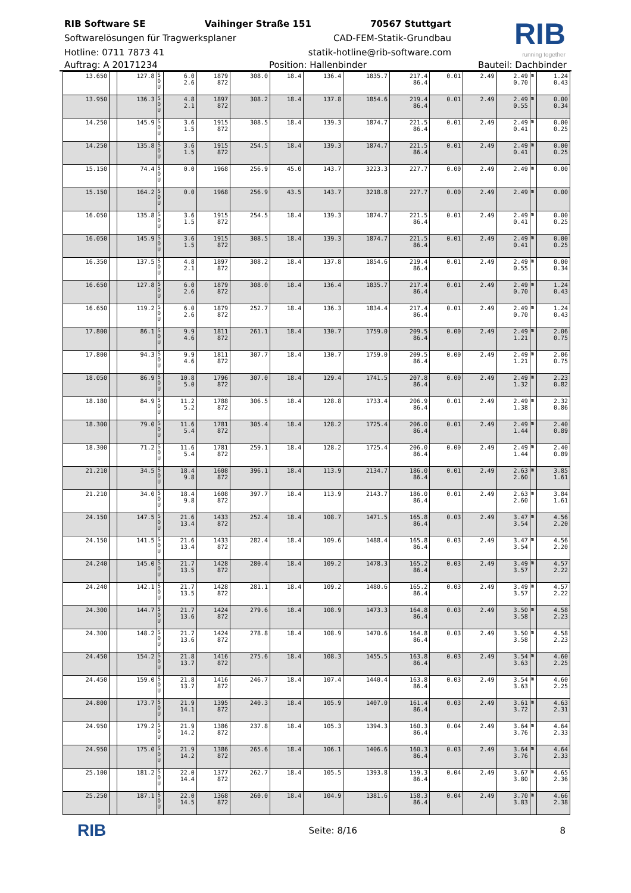RIB Software SE Vaihinger Straße 151 70567 Stuttgart
Softwarelösungen für Tragwerksplaner CAD-FEM-Statik-Grundbau
Hotline: 0711 7873 41 statik-hotline@rib-software.com
RIB
running together
Auftrag: A 20171234 Position: Hallenbinder Bauteil: Dachbinder
| 13.650 | | 127.8 | S O U | 6.0 2.6 | 1879 872 | 308.0 | 18.4 | 136.4 | 1835.7 | 217.4 86.4 | 0.01 | 2.49 | 2.49 0.70 | m | 1.24 0.43 |
| 13.950 | | 136.3 | S O U | 4.8 2.1 | 1897 872 | 308.2 | 18.4 | 137.8 | 1854.6 | 219.4 86.4 | 0.01 | 2.49 | 2.49 0.55 | m | 0.00 0.34 |
| 14.250 | | 145.9 | S O U | 3.6 1.5 | 1915 872 | 308.5 | 18.4 | 139.3 | 1874.7 | 221.5 86.4 | 0.01 | 2.49 | 2.49 0.41 | m | 0.00 0.25 |
| 14.250 | | 135.8 | S O U | 3.6 1.5 | 1915 872 | 254.5 | 18.4 | 139.3 | 1874.7 | 221.5 86.4 | 0.01 | 2.49 | 2.49 0.41 | m | 0.00 0.25 |
| 15.150 | | 74.4 | S O U | 0.0 | 1968 | 256.9 | 45.0 | 143.7 | 3223.3 | 227.7 | 0.00 | 2.49 | 2.49 | m | 0.00 |
| 15.150 | | 164.2 | S O U | 0.0 | 1968 | 256.9 | 43.5 | 143.7 | 3218.8 | 227.7 | 0.00 | 2.49 | 2.49 | m | 0.00 |
| 16.050 | | 135.8 | S O U | 3.6 1.5 | 1915 872 | 254.5 | 18.4 | 139.3 | 1874.7 | 221.5 86.4 | 0.01 | 2.49 | 2.49 0.41 | m | 0.00 0.25 |
| 16.050 | | 145.9 | S O U | 3.6 1.5 | 1915 872 | 308.5 | 18.4 | 139.3 | 1874.7 | 221.5 86.4 | 0.01 | 2.49 | 2.49 0.41 | m | 0.00 0.25 |
| 16.350 | | 137.5 | S O U | 4.8 2.1 | 1897 872 | 308.2 | 18.4 | 137.8 | 1854.6 | 219.4 86.4 | 0.01 | 2.49 | 2.49 0.55 | m | 0.00 0.34 |
| 16.650 | | 127.8 | S O U | 6.0 2.6 | 1879 872 | 308.0 | 18.4 | 136.4 | 1835.7 | 217.4 86.4 | 0.01 | 2.49 | 2.49 0.70 | m | 1.24 0.43 |
| 16.650 | | 119.2 | S O U | 6.0 2.6 | 1879 872 | 252.7 | 18.4 | 136.3 | 1834.4 | 217.4 86.4 | 0.01 | 2.49 | 2.49 0.70 | m | 1.24 0.43 |
| 17.800 | | 86.1 | S O U | 9.9 4.6 | 1811 872 | 261.1 | 18.4 | 130.7 | 1759.0 | 209.5 86.4 | 0.00 | 2.49 | 2.49 1.21 | m | 2.06 0.75 |
| 17.800 | | 94.3 | S O U | 9.9 4.6 | 1811 872 | 307.7 | 18.4 | 130.7 | 1759.0 | 209.5 86.4 | 0.00 | 2.49 | 2.49 1.21 | m | 2.06 0.75 |
| 18.050 | | 86.9 | S O U | 10.8 5.0 | 1796 872 | 307.0 | 18.4 | 129.4 | 1741.5 | 207.8 86.4 | 0.00 | 2.49 | 2.49 1.32 | m | 2.23 0.82 |
| 18.180 | | 84.9 | S O U | 11.2 5.2 | 1788 872 | 306.5 | 18.4 | 128.8 | 1733.4 | 206.9 86.4 | 0.01 | 2.49 | 2.49 1.38 | m | 2.32 0.86 |
| 18.300 | | 79.0 | S O U | 11.6 5.4 | 1781 872 | 305.4 | 18.4 | 128.2 | 1725.4 | 206.0 86.4 | 0.01 | 2.49 | 2.49 1.44 | m | 2.40 0.89 |
| 18.300 | | 71.2 | S O U | 11.6 5.4 | 1781 872 | 259.1 | 18.4 | 128.2 | 1725.4 | 206.0 86.4 | 0.00 | 2.49 | 2.49 1.44 | m | 2.40 0.89 |
| 21.210 | | 34.5 | S O U | 18.4 9.8 | 1608 872 | 396.1 | 18.4 | 113.9 | 2134.7 | 186.0 86.4 | 0.01 | 2.49 | 2.63 2.60 | m | 3.85 1.61 |
| 21.210 | | 34.0 | S O U | 18.4 9.8 | 1608 872 | 397.7 | 18.4 | 113.9 | 2143.7 | 186.0 86.4 | 0.01 | 2.49 | 2.63 2.60 | m | 3.84 1.61 |
| 24.150 | | 147.5 | S O U | 21.6 13.4 | 1433 872 | 252.4 | 18.4 | 108.7 | 1471.5 | 165.8 86.4 | 0.03 | 2.49 | 3.47 3.54 | m | 4.56 2.20 |
| 24.150 | | 141.5 | S O U | 21.6 13.4 | 1433 872 | 282.4 | 18.4 | 109.6 | 1488.4 | 165.8 86.4 | 0.03 | 2.49 | 3.47 3.54 | m | 4.56 2.20 |
| 24.240 | | 145.0 | S O U | 21.7 13.5 | 1428 872 | 280.4 | 18.4 | 109.2 | 1478.3 | 165.2 86.4 | 0.03 | 2.49 | 3.49 3.57 | m | 4.57 2.22 |
| 24.240 | | 142.1 | S O U | 21.7 13.5 | 1428 872 | 281.1 | 18.4 | 109.2 | 1480.6 | 165.2 86.4 | 0.03 | 2.49 | 3.49 3.57 | m | 4.57 2.22 |
| 24.300 | | 144.7 | S O U | 21.7 13.6 | 1424 872 | 279.6 | 18.4 | 108.9 | 1473.3 | 164.8 86.4 | 0.03 | 2.49 | 3.50 3.58 | m | 4.58 2.23 |
| 24.300 | | 148.2 | S O U | 21.7 13.6 | 1424 872 | 278.8 | 18.4 | 108.9 | 1470.6 | 164.8 86.4 | 0.03 | 2.49 | 3.50 3.58 | m | 4.58 2.23 |
| 24.450 | | 154.2 | S O U | 21.8 13.7 | 1416 872 | 275.6 | 18.4 | 108.3 | 1455.5 | 163.8 86.4 | 0.03 | 2.49 | 3.54 3.63 | m | 4.60 2.25 |
| 24.450 | | 159.0 | S O U | 21.8 13.7 | 1416 872 | 246.7 | 18.4 | 107.4 | 1440.4 | 163.8 86.4 | 0.03 | 2.49 | 3.54 3.63 | m | 4.60 2.25 |
| 24.800 | | 173.7 | S O U | 21.9 14.1 | 1395 872 | 240.3 | 18.4 | 105.9 | 1407.0 | 161.4 86.4 | 0.03 | 2.49 | 3.61 3.72 | m | 4.63 2.31 |
| 24.950 | | 179.2 | S O U | 21.9 14.2 | 1386 872 | 237.8 | 18.4 | 105.3 | 1394.3 | 160.3 86.4 | 0.04 | 2.49 | 3.64 3.76 | m | 4.64 2.33 |
| 24.950 | | 175.0 | S O U | 21.9 14.2 | 1386 872 | 265.6 | 18.4 | 106.1 | 1406.6 | 160.3 86.4 | 0.03 | 2.49 | 3.64 3.76 | m | 4.64 2.33 |
| 25.100 | | 181.2 | S O U | 22.0 14.4 | 1377 872 | 262.7 | 18.4 | 105.5 | 1393.8 | 159.3 86.4 | 0.04 | 2.49 | 3.67 3.80 | m | 4.65 2.36 |
| 25.250 | | 187.1 | S O U | 22.0 14.5 | 1368 872 | 260.0 | 18.4 | 104.9 | 1381.6 | 158.3 86.4 | 0.04 | 2.49 | 3.70 3.83 | m | 4.66 2.38 |
RIB Seite: 8/16 8